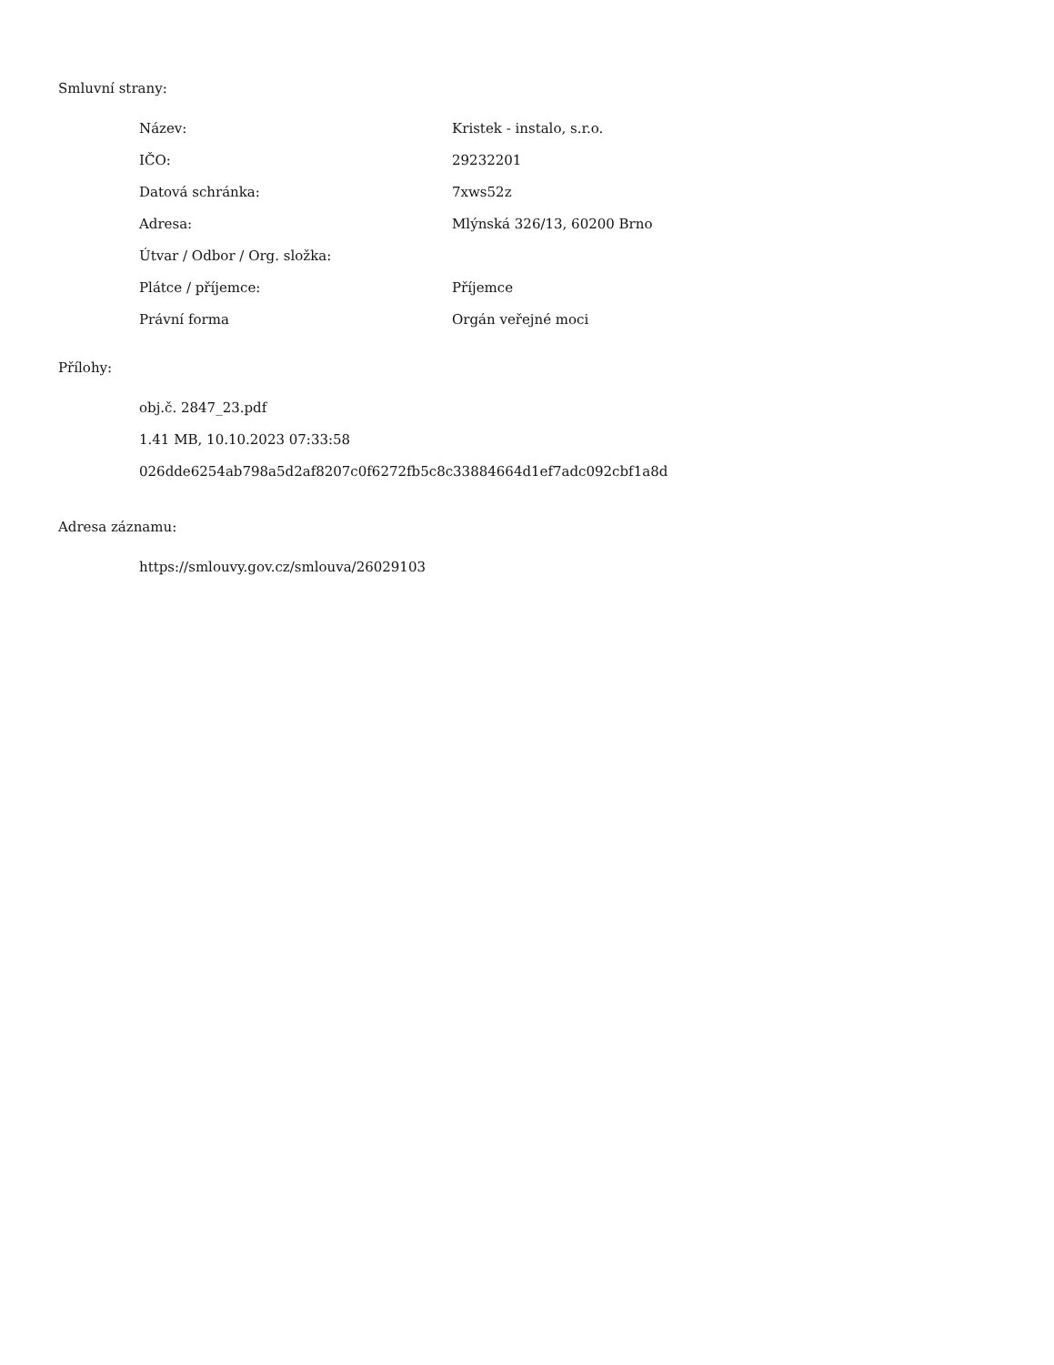Smluvní strany:
| Název: | Kristek - instalo, s.r.o. |
| IČO: | 29232201 |
| Datová schránka: | 7xws52z |
| Adresa: | Mlýnská 326/13, 60200 Brno |
| Útvar / Odbor / Org. složka: | |
| Plátce / příjemce: | Příjemce |
| Právní forma | Orgán veřejné moci |
Přílohy:
obj.č. 2847_23.pdf
1.41 MB, 10.10.2023 07:33:58
026dde6254ab798a5d2af8207c0f6272fb5c8c33884664d1ef7adc092cbf1a8d
Adresa záznamu:
https://smlouvy.gov.cz/smlouva/26029103